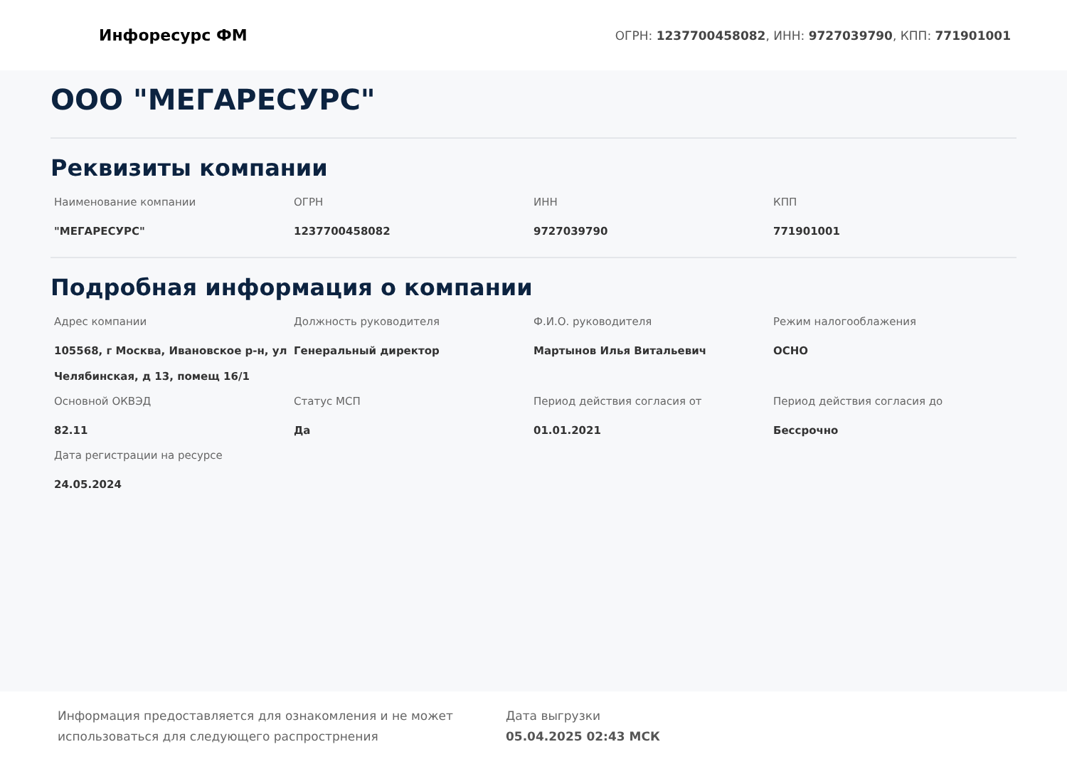Инфоресурс ФМ
ОГРН: 1237700458082, ИНН: 9727039790, КПП: 771901001
ООО "МЕГАРЕСУРС"
Реквизиты компании
Наименование компании
"МЕГАРЕСУРС"
ОГРН
1237700458082
ИНН
9727039790
КПП
771901001
Подробная информация о компании
Адрес компании
105568, г Москва, Ивановское р-н, ул Челябинская, д 13, помещ 16/1
Должность руководителя
Генеральный директор
Ф.И.О. руководителя
Мартынов Илья Витальевич
Режим налогооблажения
ОСНО
Основной ОКВЭД
82.11
Статус МСП
Да
Период действия согласия от
01.01.2021
Период действия согласия до
Бессрочно
Дата регистрации на ресурсе
24.05.2024
Информация предоставляется для ознакомления и не может использоваться для следующего распрострнения
Дата выгрузки
05.04.2025 02:43 МСК